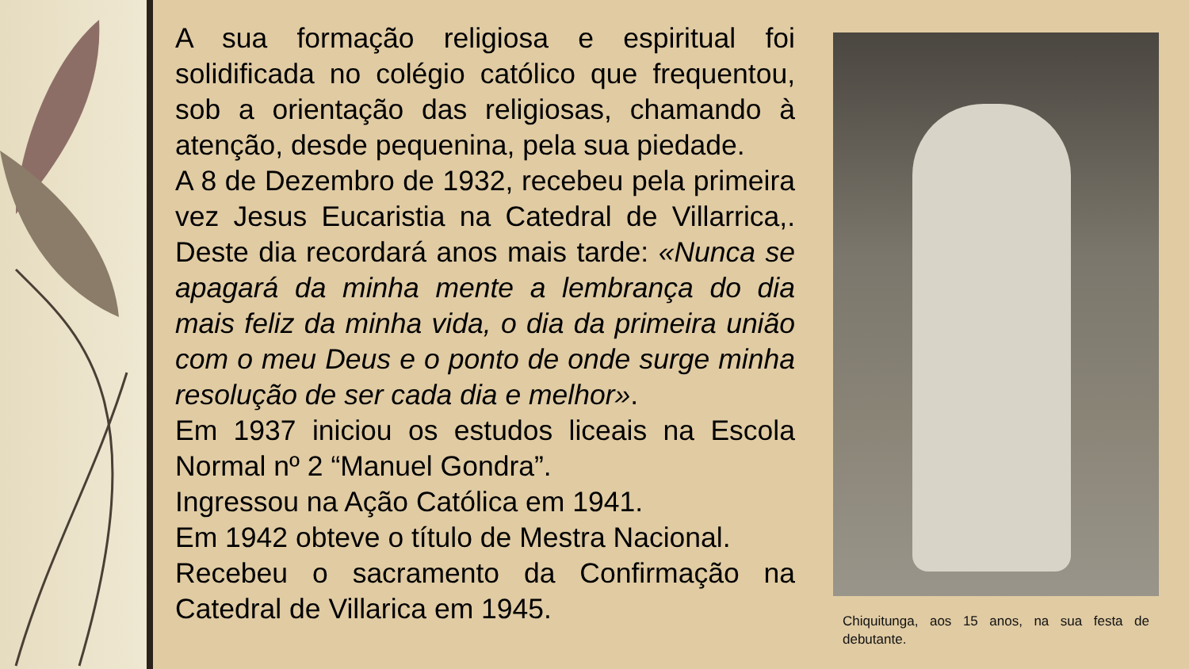A sua formação religiosa e espiritual foi solidificada no colégio católico que frequentou, sob a orientação das religiosas, chamando à atenção, desde pequenina, pela sua piedade.
A 8 de Dezembro de 1932, recebeu pela primeira vez Jesus Eucaristia na Catedral de Villarrica,. Deste dia recordará anos mais tarde: «Nunca se apagará da minha mente a lembrança do dia mais feliz da minha vida, o dia da primeira união com o meu Deus e o ponto de onde surge minha resolução de ser cada dia e melhor».
Em 1937 iniciou os estudos liceais na Escola Normal nº 2 “Manuel Gondra”.
Ingressou na Ação Católica em 1941.
Em 1942 obteve o título de Mestra Nacional.
Recebeu o sacramento da Confirmação na Catedral de Villarica em 1945.
Chiquitunga, aos 15 anos, na sua festa de debutante.